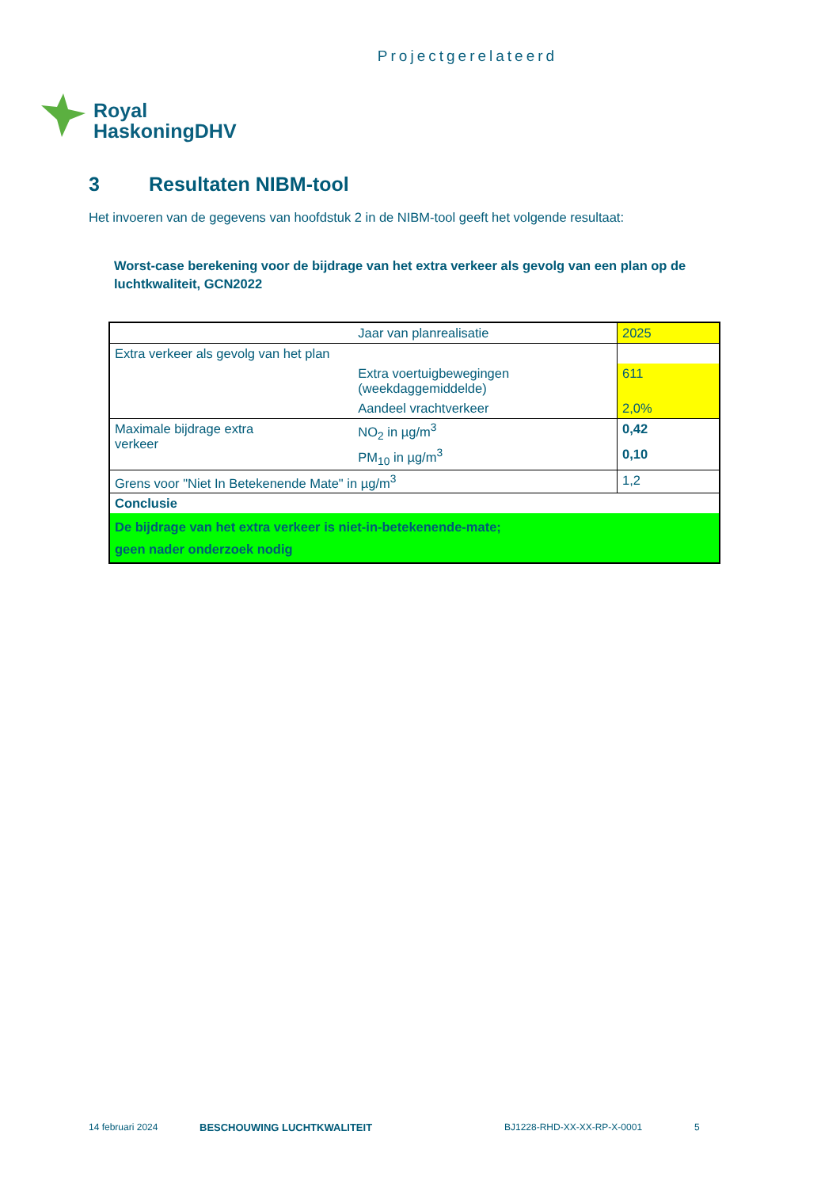Projectgerelateerd
Royal
HaskoningDHV
3 Resultaten NIBM-tool
Het invoeren van de gegevens van hoofdstuk 2 in de NIBM-tool geeft het volgende resultaat:
Worst-case berekening voor de bijdrage van het extra verkeer als gevolg van een plan op de luchtkwaliteit, GCN2022
| | Jaar van planrealisatie | 2025 |
| Extra verkeer als gevolg van het plan | | |
| | Extra voertuigbewegingen (weekdaggemiddelde) | 611 |
| | Aandeel vrachtverkeer | 2,0% |
| Maximale bijdrage extra verkeer | NO<sub>2</sub> in µg/m<sup>3</sup> | 0,42 |
| | PM<sub>10</sub> in µg/m<sup>3</sup> | 0,10 |
| Grens voor "Niet In Betekenende Mate" in µg/m<sup>3</sup> | | 1,2 |
| Conclusie | | |
| De bijdrage van het extra verkeer is niet-in-betekenende-mate; geen nader onderzoek nodig | | |
14 februari 2024 BESCHOUWING LUCHTKWALITEIT BJ1228-RHD-XX-XX-RP-X-0001 5